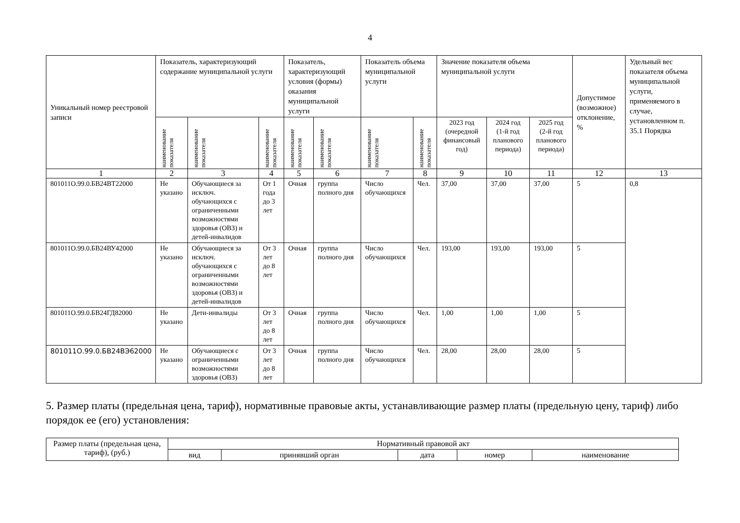4
| Уникальный номер реестровой записи | Показатель, характеризующий содержание муниципальной услуги | | | Показатель, характеризующий условия (формы) оказания муниципальной услуги | | Показатель объема муниципальной услуги | | Значение показателя объема муниципальной услуги | | | Допустимое (возможное) отклонение, % | Удельный вес показателя объема муниципальной услуги, применяемого в случае, установленном п. 35.1 Порядка |
| --- | --- | --- | --- | --- | --- | --- | --- | --- | --- | --- | --- | --- |
| | наименование показателя | наименование показателя | наименование показателя | наименование показателя | наименование показателя | наименование показателя | наименование показателя | 2023 год (очередной финансовый год) | 2024 год (1-й год планового периода) | 2025 год (2-й год планового периода) | | |
| 1 | 2 | 3 | 4 | 5 | 6 | 7 | 8 | 9 | 10 | 11 | 12 | 13 |
| 801011О.99.0.БВ24ВТ22000 | Не указано | Обучающиеся за исключ. обучающихся с ограниченными возможностями здоровья (ОВЗ) и детей-инвалидов | От 1 года до 3 лет | Очная | группа полного дня | Число обучающихся | Чел. | 37,00 | 37,00 | 37,00 | 5 | 0,8 |
| 801011О.99.0.БВ24ВУ42000 | Не указано | Обучающиеся за исключ. обучающихся с ограниченными возможностями здоровья (ОВЗ) и детей-инвалидов | От 3 лет до 8 лет | Очная | группа полного дня | Число обучающихся | Чел. | 193,00 | 193,00 | 193,00 | 5 | |
| 801011О.99.0.БВ24ГД82000 | Не указано | Дети-инвалиды | От 3 лет до 8 лет | Очная | группа полного дня | Число обучающихся | Чел. | 1,00 | 1,00 | 1,00 | 5 | |
| 801011О.99.0.БВ24ВЭ62000 | Не указано | Обучающиеся с ограниченными возможностями здоровья (ОВЗ) | От 3 лет до 8 лет | Очная | группа полного дня | Число обучающихся | Чел. | 28,00 | 28,00 | 28,00 | 5 | |
5. Размер платы (предельная цена, тариф), нормативные правовые акты, устанавливающие размер платы (предельную цену, тариф) либо порядок ее (его) установления:
| Размер платы (предельная цена, тариф), (руб.) | Нормативный правовой акт | | | | |
| | вид | принявший орган | дата | номер | наименование |